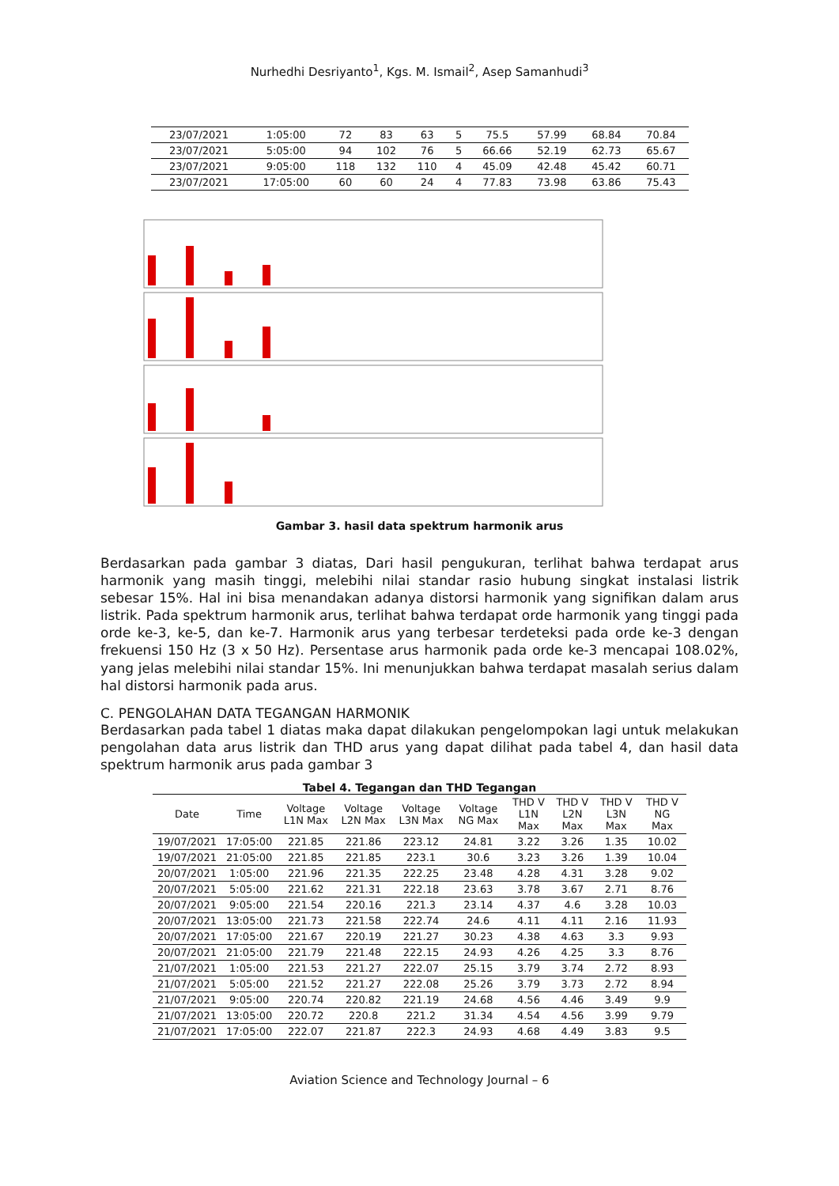Nurhedhi Desriyanto<sup>1</sup>, Kgs. M. Ismail<sup>2</sup>, Asep Samanhudi<sup>3</sup>
| 23/07/2021 | 1:05:00 | 72 | 83 | 63 | 5 | 75.5 | 57.99 | 68.84 | 70.84 |
| 23/07/2021 | 5:05:00 | 94 | 102 | 76 | 5 | 66.66 | 52.19 | 62.73 | 65.67 |
| 23/07/2021 | 9:05:00 | 118 | 132 | 110 | 4 | 45.09 | 42.48 | 45.42 | 60.71 |
| 23/07/2021 | 17:05:00 | 60 | 60 | 24 | 4 | 77.83 | 73.98 | 63.86 | 75.43 |
Gambar 3. hasil data spektrum harmonik arus
Berdasarkan pada gambar 3 diatas, Dari hasil pengukuran, terlihat bahwa terdapat arus harmonik yang masih tinggi, melebihi nilai standar rasio hubung singkat instalasi listrik sebesar 15%. Hal ini bisa menandakan adanya distorsi harmonik yang signifikan dalam arus listrik. Pada spektrum harmonik arus, terlihat bahwa terdapat orde harmonik yang tinggi pada orde ke-3, ke-5, dan ke-7. Harmonik arus yang terbesar terdeteksi pada orde ke-3 dengan frekuensi 150 Hz (3 x 50 Hz). Persentase arus harmonik pada orde ke-3 mencapai 108.02%, yang jelas melebihi nilai standar 15%. Ini menunjukkan bahwa terdapat masalah serius dalam hal distorsi harmonik pada arus.
C. PENGOLAHAN DATA TEGANGAN HARMONIK
Berdasarkan pada tabel 1 diatas maka dapat dilakukan pengelompokan lagi untuk melakukan pengolahan data arus listrik dan THD arus yang dapat dilihat pada tabel 4, dan hasil data spektrum harmonik arus pada gambar 3
Tabel 4. Tegangan dan THD Tegangan
| Date | Time | Voltage L1N Max | Voltage L2N Max | Voltage L3N Max | Voltage NG Max | THD V L1N Max | THD V L2N Max | THD V L3N Max | THD V NG Max |
| --- | --- | --- | --- | --- | --- | --- | --- | --- | --- |
| 19/07/2021 | 17:05:00 | 221.85 | 221.86 | 223.12 | 24.81 | 3.22 | 3.26 | 1.35 | 10.02 |
| 19/07/2021 | 21:05:00 | 221.85 | 221.85 | 223.1 | 30.6 | 3.23 | 3.26 | 1.39 | 10.04 |
| 20/07/2021 | 1:05:00 | 221.96 | 221.35 | 222.25 | 23.48 | 4.28 | 4.31 | 3.28 | 9.02 |
| 20/07/2021 | 5:05:00 | 221.62 | 221.31 | 222.18 | 23.63 | 3.78 | 3.67 | 2.71 | 8.76 |
| 20/07/2021 | 9:05:00 | 221.54 | 220.16 | 221.3 | 23.14 | 4.37 | 4.6 | 3.28 | 10.03 |
| 20/07/2021 | 13:05:00 | 221.73 | 221.58 | 222.74 | 24.6 | 4.11 | 4.11 | 2.16 | 11.93 |
| 20/07/2021 | 17:05:00 | 221.67 | 220.19 | 221.27 | 30.23 | 4.38 | 4.63 | 3.3 | 9.93 |
| 20/07/2021 | 21:05:00 | 221.79 | 221.48 | 222.15 | 24.93 | 4.26 | 4.25 | 3.3 | 8.76 |
| 21/07/2021 | 1:05:00 | 221.53 | 221.27 | 222.07 | 25.15 | 3.79 | 3.74 | 2.72 | 8.93 |
| 21/07/2021 | 5:05:00 | 221.52 | 221.27 | 222.08 | 25.26 | 3.79 | 3.73 | 2.72 | 8.94 |
| 21/07/2021 | 9:05:00 | 220.74 | 220.82 | 221.19 | 24.68 | 4.56 | 4.46 | 3.49 | 9.9 |
| 21/07/2021 | 13:05:00 | 220.72 | 220.8 | 221.2 | 31.34 | 4.54 | 4.56 | 3.99 | 9.79 |
| 21/07/2021 | 17:05:00 | 222.07 | 221.87 | 222.3 | 24.93 | 4.68 | 4.49 | 3.83 | 9.5 |
Aviation Science and Technology Journal – 6